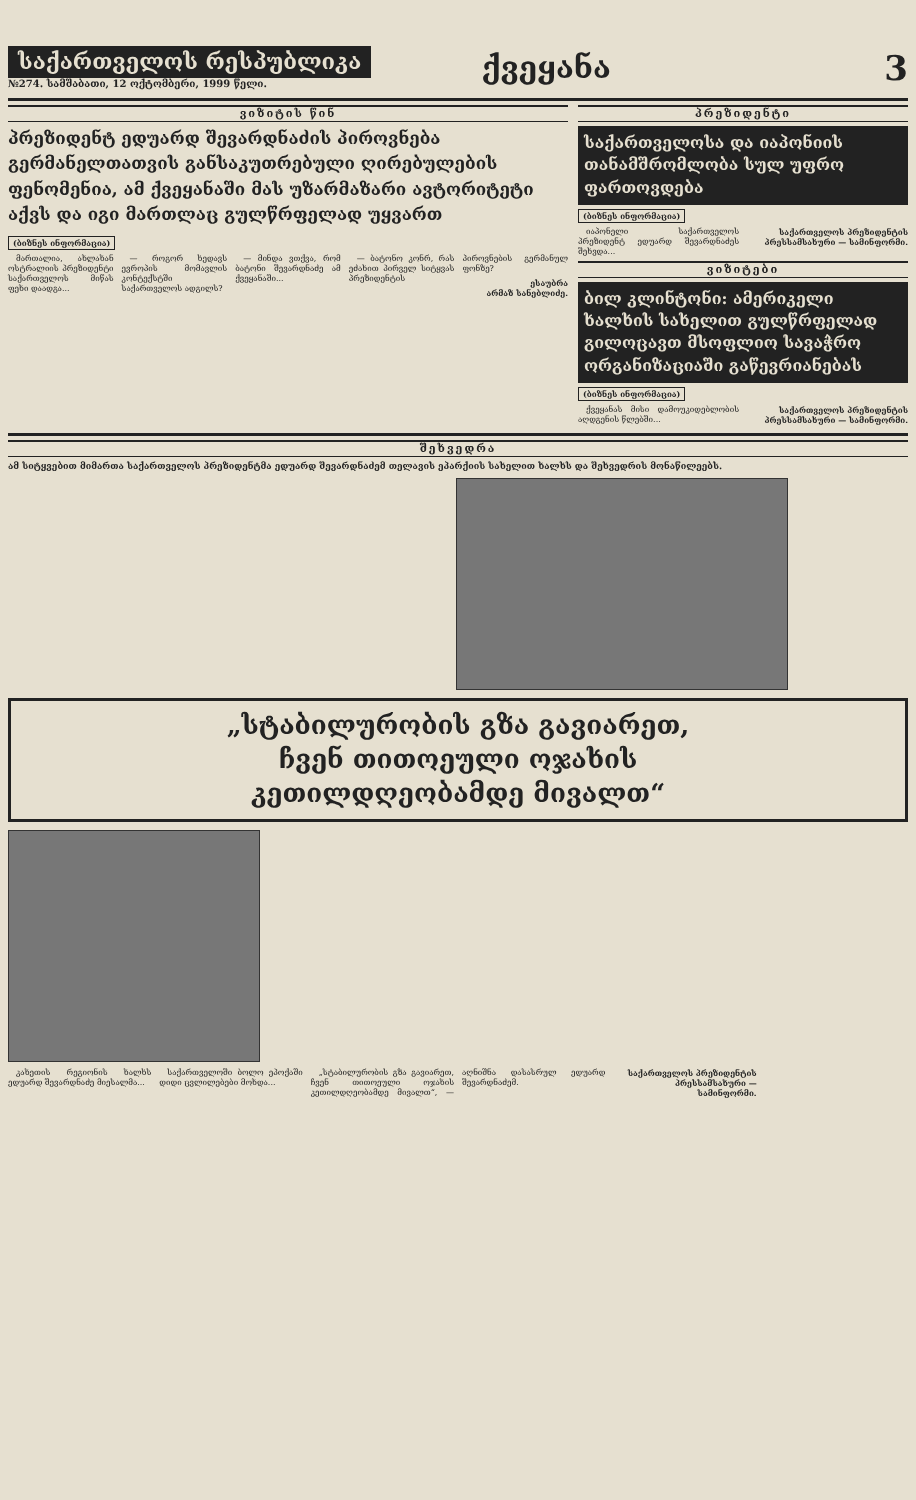საქართველოს რესპუბლიკა
№274. სამშაბათი, 12 ოქტომბერი, 1999 წელი.
ქვეყანა 3
ვიზიტის წინ
პრეზიდენტ ედუარდ შევარდნაძის პიროვნება გერმანელთათვის განსაკუთრებული ღირებულების ფენომენია, ამ ქვეყანაში მას უზარმაზარი ავტორიტეტი აქვს და იგი მართლაც გულწრფელად უყვართ
(ბიზნეს ინფორმაცია)
მართალია, ახლახან ოსტრალიის პრეზიდენტი საქართველოს მიწას ფეხი დაადგა...
— როგორ ხედავს ევროპის მომავლის კონტექსტში საქართველოს ადგილს?
— მინდა ვთქვა, რომ ბატონი შევარდნაძე ამ ქვეყანაში...
— ბატონო კონრ, რას ეძახით პირველ სიტყვას პრეზიდენტის პიროვნების გერმანულ ფონზე?
ესაუბრა
არმაზ სანებლიძე.
პრეზიდენტი
საქართველოსა და იაპონიის თანამშრომლობა სულ უფრო ფართოვდება
(ბიზნეს ინფორმაცია)
იაპონელი საქართველოს პრეზიდენტ ედუარდ შევარდნაძეს შეხვდა...
საქართველოს პრეზიდენტის პრესსამსახური — სამინფორმი.
ვიზიტები
ბილ კლინტონი: ამერიკელი ხალხის სახელით გულწრფელად გილოცავთ მსოფლიო სავაჭრო ორგანიზაციაში გაწევრიანებას
(ბიზნეს ინფორმაცია)
ქვეყანას მისი დამოუკიდებლობის აღდგენის წლებში...
საქართველოს პრეზიდენტის პრესსამსახური — სამინფორმი.
შეხვედრა
ამ სიტყვებით მიმართა საქართველოს პრეზიდენტმა ედუარდ შევარდნაძემ თელავის ეპარქიის სახელით ხალხს და შეხვედრის მონაწილეებს.
„სტაბილურობის გზა გავიარეთ,
ჩვენ თითოეული ოჯახის
კეთილდღეობამდე მივალთ“
კახეთის რეგიონის ხალხს ედუარდ შევარდნაძე მიესალმა...
საქართველოში ბოლო ეპოქაში დიდი ცვლილებები მოხდა...
„სტაბილურობის გზა გავიარეთ, ჩვენ თითოეული ოჯახის კეთილდღეობამდე მივალთ“, — აღნიშნა დასასრულ ედუარდ შევარდნაძემ.
საქართველოს პრეზიდენტის პრესსამსახური — სამინფორმი.